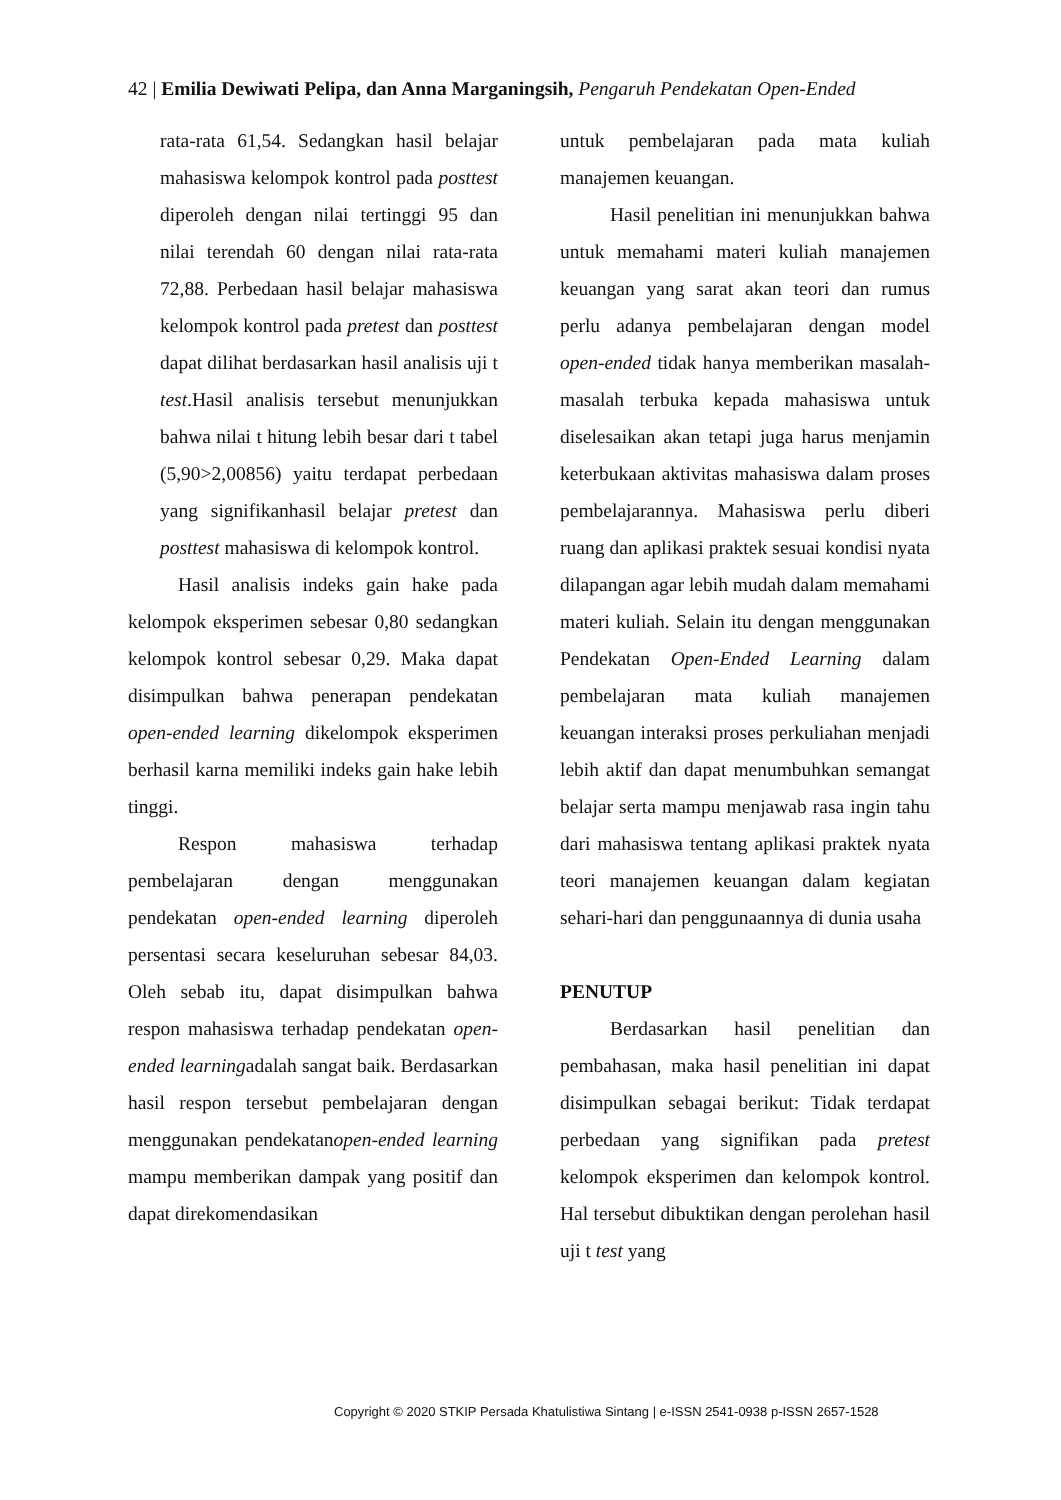42 | Emilia Dewiwati Pelipa, dan Anna Marganingsih, Pengaruh Pendekatan Open-Ended
rata-rata 61,54. Sedangkan hasil belajar mahasiswa kelompok kontrol pada posttest diperoleh dengan nilai tertinggi 95 dan nilai terendah 60 dengan nilai rata-rata 72,88. Perbedaan hasil belajar mahasiswa kelompok kontrol pada pretest dan posttest dapat dilihat berdasarkan hasil analisis uji t test.Hasil analisis tersebut menunjukkan bahwa nilai t hitung lebih besar dari t tabel (5,90>2,00856) yaitu terdapat perbedaan yang signifikanhasil belajar pretest dan posttest mahasiswa di kelompok kontrol.
Hasil analisis indeks gain hake pada kelompok eksperimen sebesar 0,80 sedangkan kelompok kontrol sebesar 0,29. Maka dapat disimpulkan bahwa penerapan pendekatan open-ended learning dikelompok eksperimen berhasil karna memiliki indeks gain hake lebih tinggi.
Respon mahasiswa terhadap pembelajaran dengan menggunakan pendekatan open-ended learning diperoleh persentasi secara keseluruhan sebesar 84,03. Oleh sebab itu, dapat disimpulkan bahwa respon mahasiswa terhadap pendekatan open-ended learningadalah sangat baik. Berdasarkan hasil respon tersebut pembelajaran dengan menggunakan pendekatanopen-ended learning mampu memberikan dampak yang positif dan dapat direkomendasikan
untuk pembelajaran pada mata kuliah manajemen keuangan.
Hasil penelitian ini menunjukkan bahwa untuk memahami materi kuliah manajemen keuangan yang sarat akan teori dan rumus perlu adanya pembelajaran dengan model open-ended tidak hanya memberikan masalah-masalah terbuka kepada mahasiswa untuk diselesaikan akan tetapi juga harus menjamin keterbukaan aktivitas mahasiswa dalam proses pembelajarannya. Mahasiswa perlu diberi ruang dan aplikasi praktek sesuai kondisi nyata dilapangan agar lebih mudah dalam memahami materi kuliah. Selain itu dengan menggunakan Pendekatan Open-Ended Learning dalam pembelajaran mata kuliah manajemen keuangan interaksi proses perkuliahan menjadi lebih aktif dan dapat menumbuhkan semangat belajar serta mampu menjawab rasa ingin tahu dari mahasiswa tentang aplikasi praktek nyata teori manajemen keuangan dalam kegiatan sehari-hari dan penggunaannya di dunia usaha
PENUTUP
Berdasarkan hasil penelitian dan pembahasan, maka hasil penelitian ini dapat disimpulkan sebagai berikut: Tidak terdapat perbedaan yang signifikan pada pretest kelompok eksperimen dan kelompok kontrol. Hal tersebut dibuktikan dengan perolehan hasil uji t test yang
Copyright © 2020 STKIP Persada Khatulistiwa Sintang | e-ISSN 2541-0938 p-ISSN 2657-1528